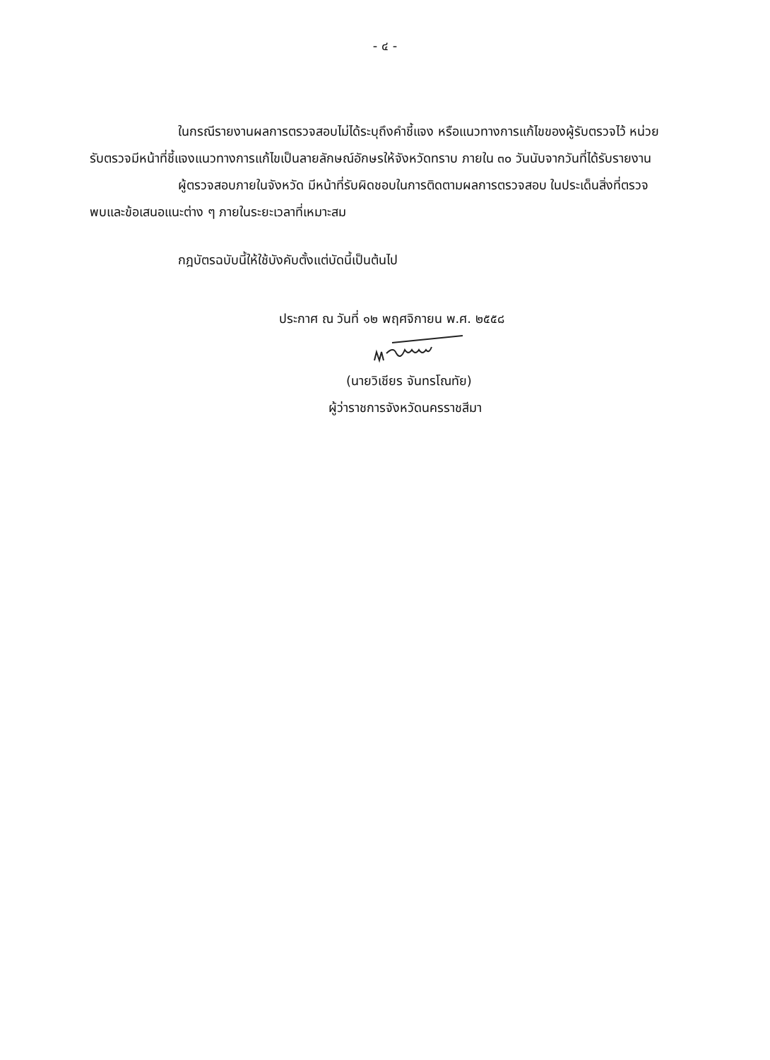- ๔ -
ในกรณีรายงานผลการตรวจสอบไม่ได้ระบุถึงคำชี้แจง หรือแนวทางการแก้ไขของผู้รับตรวจไว้ หน่วยรับตรวจมีหน้าที่ชี้แจงแนวทางการแก้ไขเป็นลายลักษณ์อักษรให้จังหวัดทราบ ภายใน ๓๐ วันนับจากวันที่ได้รับรายงาน
ผู้ตรวจสอบภายในจังหวัด มีหน้าที่รับผิดชอบในการติดตามผลการตรวจสอบ ในประเด็นสิ่งที่ตรวจพบและข้อเสนอแนะต่าง ๆ ภายในระยะเวลาที่เหมาะสม
กฎบัตรฉบับนี้ให้ใช้บังคับตั้งแต่บัดนี้เป็นต้นไป
ประกาศ ณ วันที่ ๑๒ พฤศจิกายน พ.ศ. ๒๕๕๘
(นายวิเชียร จันทรโณทัย)
ผู้ว่าราชการจังหวัดนครราชสีมา